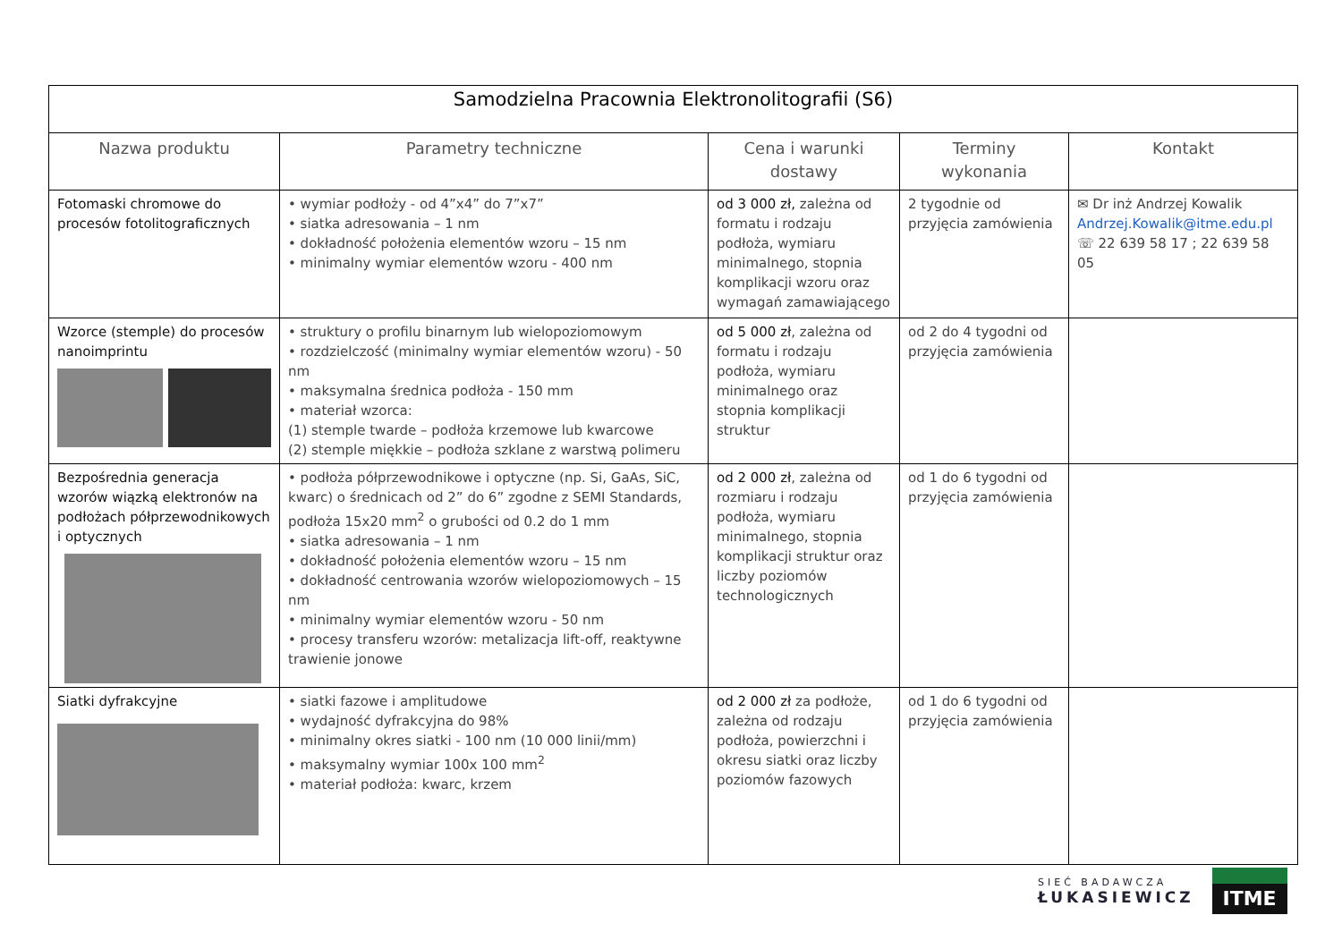| Samodzielna Pracownia Elektronolitografii (S6) | | | | |
| Nazwa produktu | Parametry techniczne | Cena i warunki dostawy | Terminy wykonania | Kontakt |
| Fotomaski chromowe do procesów fotolitograficznych | • wymiar podłoży - od 4”x4” do 7”x7” • siatka adresowania – 1 nm • dokładność położenia elementów wzoru – 15 nm • minimalny wymiar elementów wzoru - 400 nm | od 3 000 zł, zależna od formatu i rodzaju podłoża, wymiaru minimalnego, stopnia komplikacji wzoru oraz wymagań zamawiającego | 2 tygodnie od przyjęcia zamówienia | ✉ Dr inż Andrzej Kowalik Andrzej.Kowalik@itme.edu.pl ☏ 22 639 58 17 ; 22 639 58 05 |
| Wzorce (stemple) do procesów nanoimprintu | • struktury o profilu binarnym lub wielopoziomowym • rozdzielczość (minimalny wymiar elementów wzoru) - 50 nm • maksymalna średnica podłoża - 150 mm • materiał wzorca: (1) stemple twarde – podłoża krzemowe lub kwarcowe (2) stemple miękkie – podłoża szklane z warstwą polimeru | od 5 000 zł , zależna od formatu i rodzaju podłoża, wymiaru minimalnego oraz stopnia komplikacji struktur | od 2 do 4 tygodni od przyjęcia zamówienia | |
| Bezpośrednia generacja wzorów wiązką elektronów na podłożach półprzewodnikowych i optycznych | • podłoża półprzewodnikowe i optyczne (np. Si, GaAs, SiC, kwarc) o średnicach od 2” do 6” zgodne z SEMI Standards, podłoża 15x20 mm<sup>2</sup> o grubości od 0.2 do 1 mm • siatka adresowania – 1 nm • dokładność położenia elementów wzoru – 15 nm • dokładność centrowania wzorów wielopoziomowych – 15 nm • minimalny wymiar elementów wzoru - 50 nm • procesy transferu wzorów: metalizacja lift-off, reaktywne trawienie jonowe | od 2 000 zł , zależna od rozmiaru i rodzaju podłoża, wymiaru minimalnego, stopnia komplikacji struktur oraz liczby poziomów technologicznych | od 1 do 6 tygodni od przyjęcia zamówienia | |
| Siatki dyfrakcyjne | • siatki fazowe i amplitudowe • wydajność dyfrakcyjna do 98% • minimalny okres siatki - 100 nm (10 000 linii/mm) • maksymalny wymiar 100x 100 mm<sup>2</sup> • materiał podłoża: kwarc, krzem | od 2 000 zł za podłoże, zależna od rodzaju podłoża, powierzchni i okresu siatki oraz liczby poziomów fazowych | od 1 do 6 tygodni od przyjęcia zamówienia | |
SIEĆ BADAWCZA
ŁUKASIEWICZ
ITME